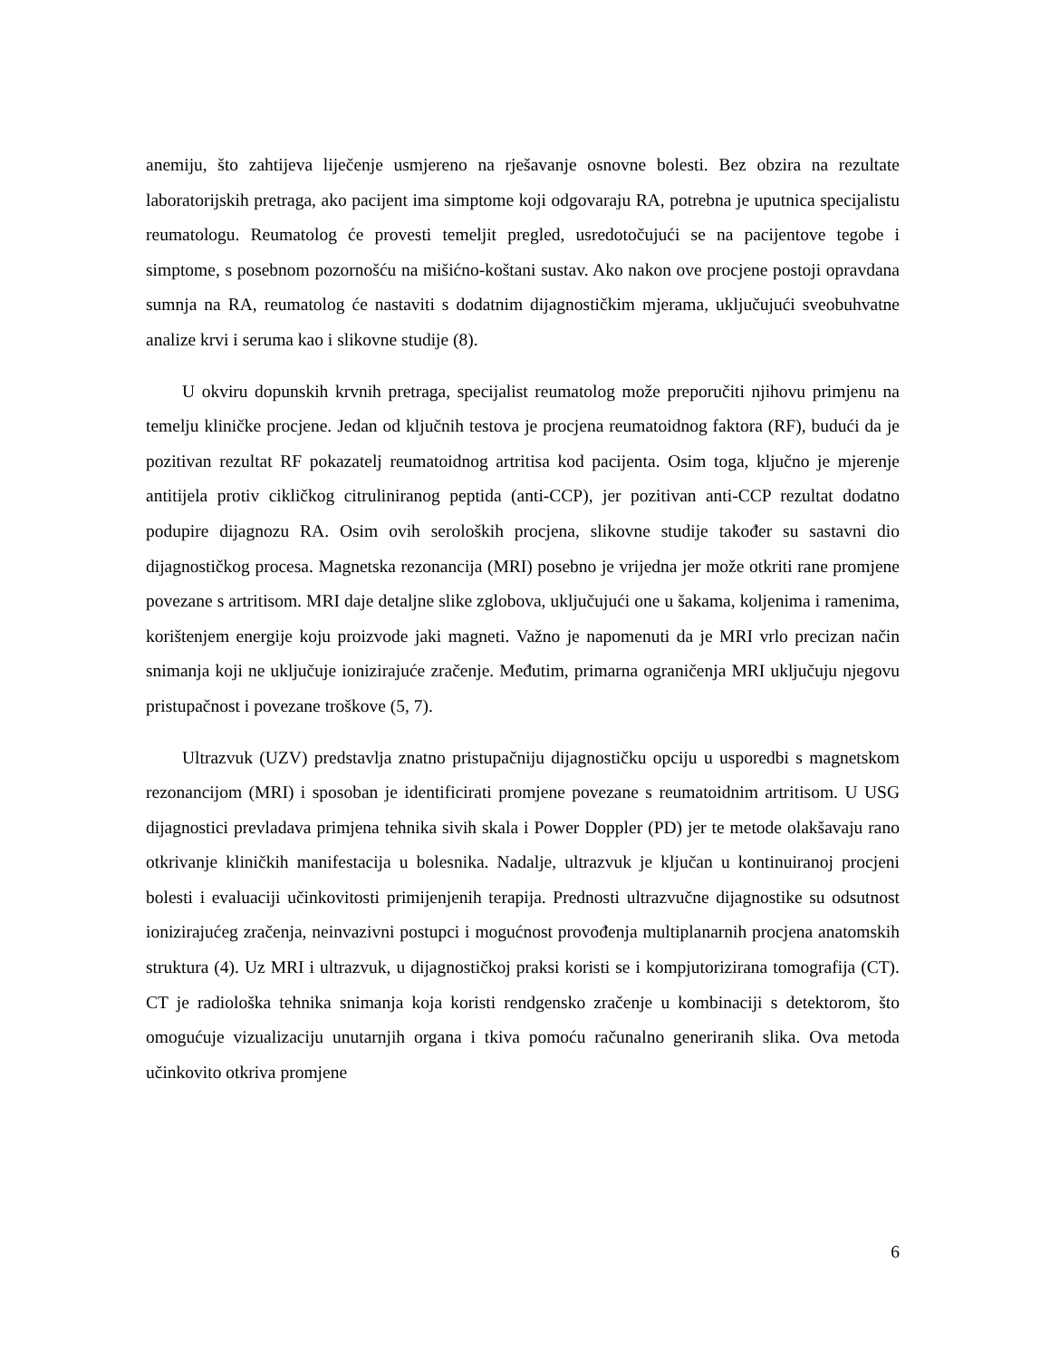anemiju, što zahtijeva liječenje usmjereno na rješavanje osnovne bolesti. Bez obzira na rezultate laboratorijskih pretraga, ako pacijent ima simptome koji odgovaraju RA, potrebna je uputnica specijalistu reumatologu. Reumatolog će provesti temeljit pregled, usredotočujući se na pacijentove tegobe i simptome, s posebnom pozornošću na mišićno-koštani sustav. Ako nakon ove procjene postoji opravdana sumnja na RA, reumatolog će nastaviti s dodatnim dijagnostičkim mjerama, uključujući sveobuhvatne analize krvi i seruma kao i slikovne studije (8).
U okviru dopunskih krvnih pretraga, specijalist reumatolog može preporučiti njihovu primjenu na temelju kliničke procjene. Jedan od ključnih testova je procjena reumatoidnog faktora (RF), budući da je pozitivan rezultat RF pokazatelj reumatoidnog artritisa kod pacijenta. Osim toga, ključno je mjerenje antitijela protiv cikličkog citruliniranog peptida (anti-CCP), jer pozitivan anti-CCP rezultat dodatno podupire dijagnozu RA. Osim ovih seroloških procjena, slikovne studije također su sastavni dio dijagnostičkog procesa. Magnetska rezonancija (MRI) posebno je vrijedna jer može otkriti rane promjene povezane s artritisom. MRI daje detaljne slike zglobova, uključujući one u šakama, koljenima i ramenima, korištenjem energije koju proizvode jaki magneti. Važno je napomenuti da je MRI vrlo precizan način snimanja koji ne uključuje ionizirajuće zračenje. Međutim, primarna ograničenja MRI uključuju njegovu pristupačnost i povezane troškove (5, 7).
Ultrazvuk (UZV) predstavlja znatno pristupačniju dijagnostičku opciju u usporedbi s magnetskom rezonancijom (MRI) i sposoban je identificirati promjene povezane s reumatoidnim artritisom. U USG dijagnostici prevladava primjena tehnika sivih skala i Power Doppler (PD) jer te metode olakšavaju rano otkrivanje kliničkih manifestacija u bolesnika. Nadalje, ultrazvuk je ključan u kontinuiranoj procjeni bolesti i evaluaciji učinkovitosti primijenjenih terapija. Prednosti ultrazvučne dijagnostike su odsutnost ionizirajućeg zračenja, neinvazivni postupci i mogućnost provođenja multiplanarnih procjena anatomskih struktura (4). Uz MRI i ultrazvuk, u dijagnostičkoj praksi koristi se i kompjutorizirana tomografija (CT). CT je radiološka tehnika snimanja koja koristi rendgensko zračenje u kombinaciji s detektorom, što omogućuje vizualizaciju unutarnjih organa i tkiva pomoću računalno generiranih slika. Ova metoda učinkovito otkriva promjene
6